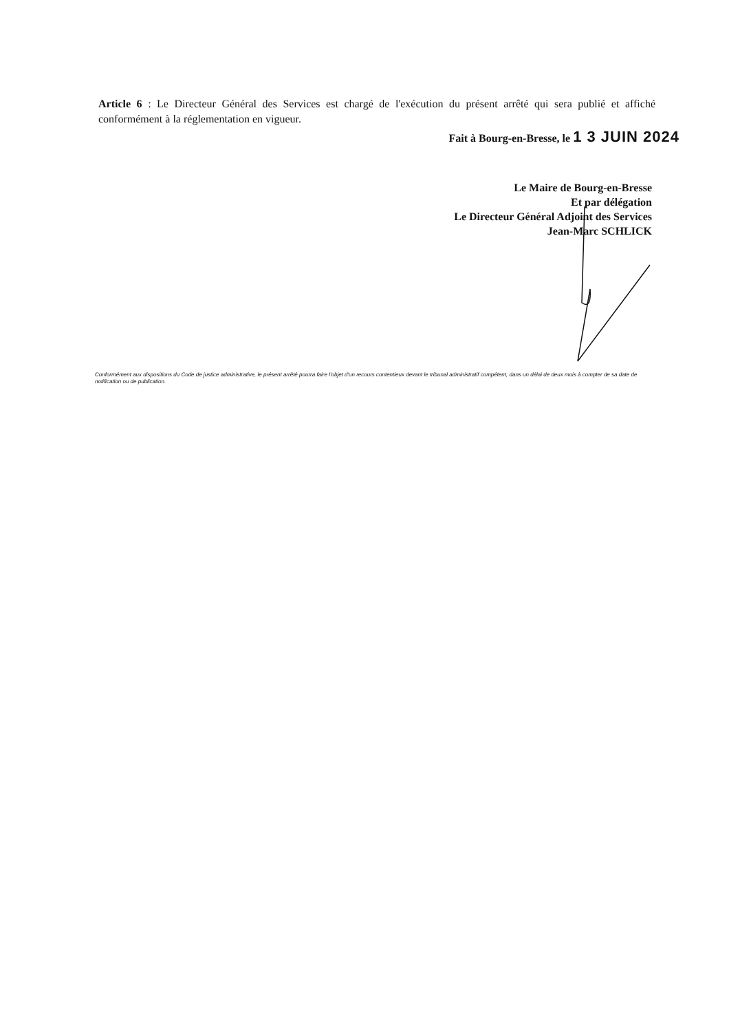Article 6 : Le Directeur Général des Services est chargé de l'exécution du présent arrêté qui sera publié et affiché conformément à la réglementation en vigueur.
Fait à Bourg-en-Bresse, le 1 3 JUIN 2024
Le Maire de Bourg-en-Bresse
Et par délégation
Le Directeur Général Adjoint des Services
Jean-Marc SCHLICK
Conformément aux dispositions du Code de justice administrative, le présent arrêté pourra faire l'objet d'un recours contentieux devant le tribunal administratif compétent, dans un délai de deux mois à compter de sa date de notification ou de publication.